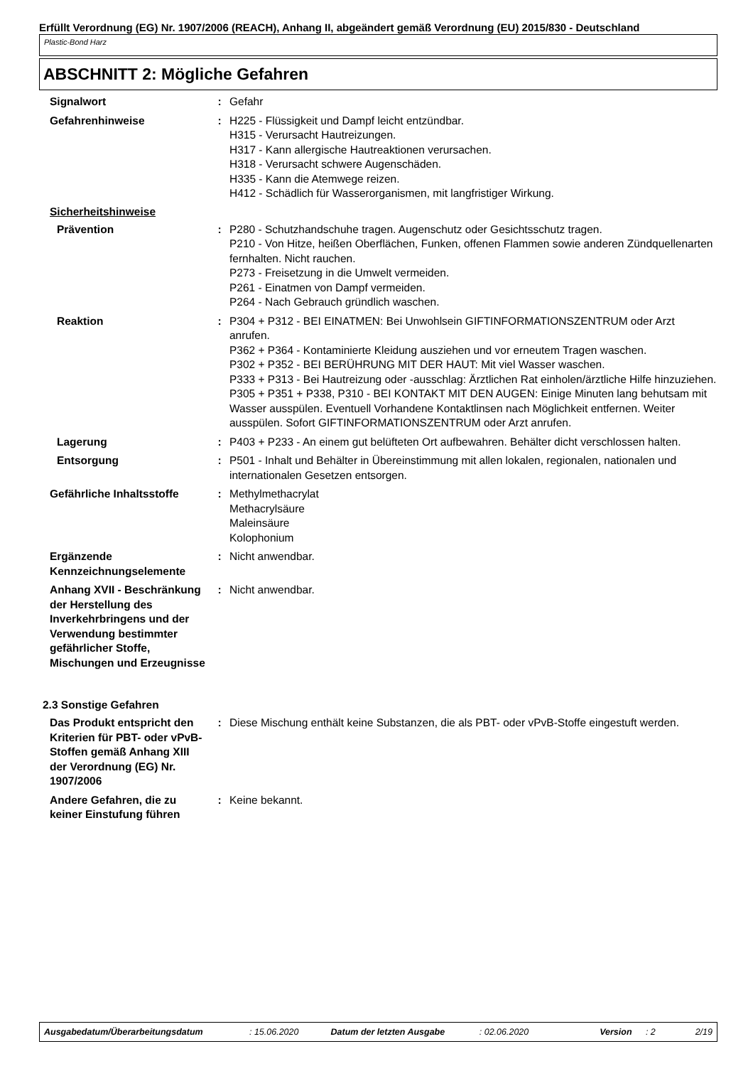Erfüllt Verordnung (EG) Nr. 1907/2006 (REACH), Anhang II, abgeändert gemäß Verordnung (EU) 2015/830 - Deutschland
Plastic-Bond Harz
ABSCHNITT 2: Mögliche Gefahren
Signalwort : Gefahr
Gefahrenhinweise : H225 - Flüssigkeit und Dampf leicht entzündbar.
H315 - Verursacht Hautreizungen.
H317 - Kann allergische Hautreaktionen verursachen.
H318 - Verursacht schwere Augenschäden.
H335 - Kann die Atemwege reizen.
H412 - Schädlich für Wasserorganismen, mit langfristiger Wirkung.
Sicherheitshinweise
Prävention : P280 - Schutzhandschuhe tragen. Augenschutz oder Gesichtsschutz tragen.
P210 - Von Hitze, heißen Oberflächen, Funken, offenen Flammen sowie anderen Zündquellenarten fernhalten. Nicht rauchen.
P273 - Freisetzung in die Umwelt vermeiden.
P261 - Einatmen von Dampf vermeiden.
P264 - Nach Gebrauch gründlich waschen.
Reaktion : P304 + P312 - BEI EINATMEN: Bei Unwohlsein GIFTINFORMATIONSZENTRUM oder Arzt anrufen.
P362 + P364 - Kontaminierte Kleidung ausziehen und vor erneutem Tragen waschen.
P302 + P352 - BEI BERÜHRUNG MIT DER HAUT: Mit viel Wasser waschen.
P333 + P313 - Bei Hautreizung oder -ausschlag: Ärztlichen Rat einholen/ärztliche Hilfe hinzuziehen.
P305 + P351 + P338, P310 - BEI KONTAKT MIT DEN AUGEN: Einige Minuten lang behutsam mit Wasser ausspülen. Eventuell Vorhandene Kontaktlinsen nach Möglichkeit entfernen. Weiter ausspülen. Sofort GIFTINFORMATIONSZENTRUM oder Arzt anrufen.
Lagerung : P403 + P233 - An einem gut belüfteten Ort aufbewahren. Behälter dicht verschlossen halten.
Entsorgung : P501 - Inhalt und Behälter in Übereinstimmung mit allen lokalen, regionalen, nationalen und internationalen Gesetzen entsorgen.
Gefährliche Inhaltsstoffe : Methylmethacrylat
Methacrylsäure
Maleinsäure
Kolophonium
Ergänzende Kennzeichnungselemente
: Nicht anwendbar.
Anhang XVII - Beschränkung der Herstellung des Inverkehrbringens und der Verwendung bestimmter gefährlicher Stoffe, Mischungen und Erzeugnisse
: Nicht anwendbar.
2.3 Sonstige Gefahren
Das Produkt entspricht den Kriterien für PBT- oder vPvB-Stoffen gemäß Anhang XIII der Verordnung (EG) Nr. 1907/2006
: Diese Mischung enthält keine Substanzen, die als PBT- oder vPvB-Stoffe eingestuft werden.
Andere Gefahren, die zu keiner Einstufung führen
: Keine bekannt.
Ausgabedatum/Überarbeitungsdatum: 15.06.2020 Datum der letzten Ausgabe: 02.06.2020 Version: 2 2/19